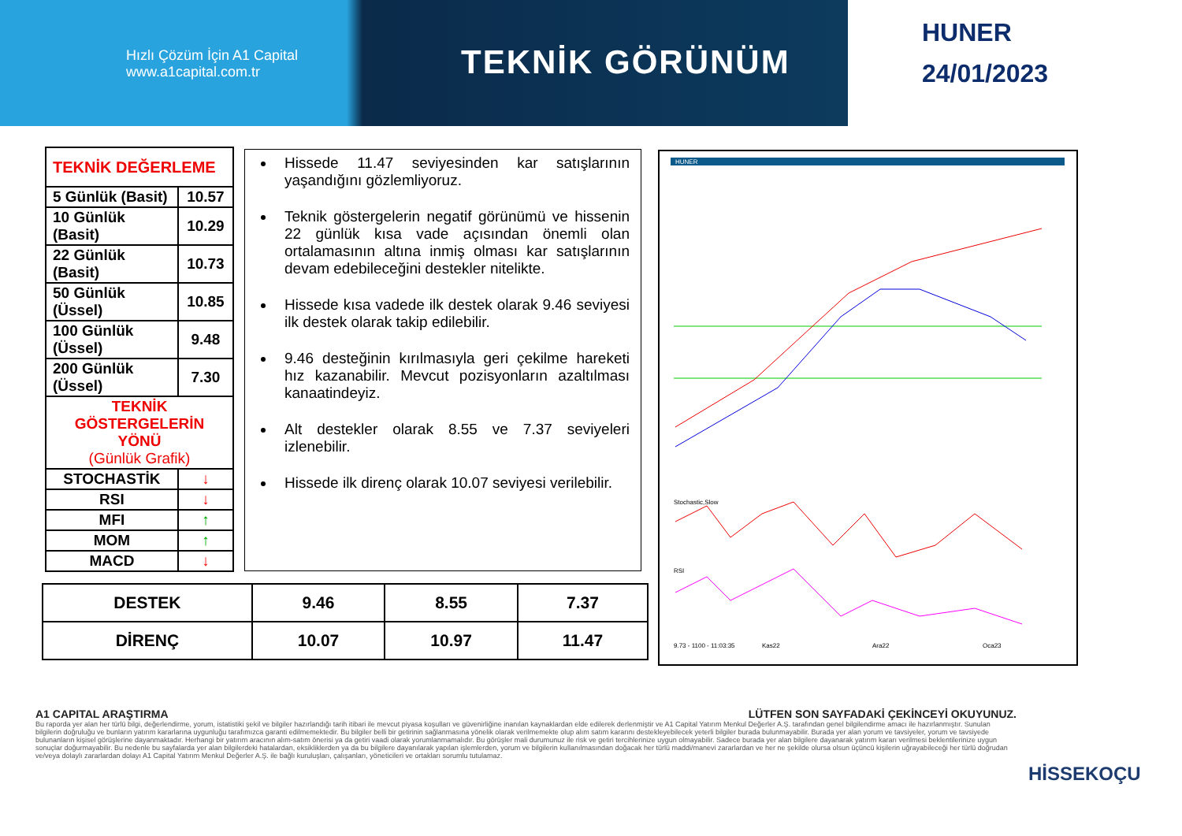Hızlı Çözüm İçin A1 Capital
www.a1capital.com.tr
TEKNİK GÖRÜNÜM
HUNER
24/01/2023
| TEKNİK DEĞERLEME | |
| 5 Günlük (Basit) | 10.57 |
| 10 Günlük (Basit) | 10.29 |
| 22 Günlük (Basit) | 10.73 |
| 50 Günlük (Üssel) | 10.85 |
| 100 Günlük (Üssel) | 9.48 |
| 200 Günlük (Üssel) | 7.30 |
| TEKNİK GÖSTERGELERİN YÖNÜ (Günlük Grafik) | |
| STOCHASTİK | ↓ |
| RSI | ↓ |
| MFI | ↑ |
| MOM | ↑ |
| MACD | ↓ |
Hissede 11.47 seviyesinden kar satışlarının yaşandığını gözlemliyoruz.
Teknik göstergelerin negatif görünümü ve hissenin 22 günlük kısa vade açısından önemli olan ortalamasının altına inmiş olması kar satışlarının devam edebileceğini destekler nitelikte.
Hissede kısa vadede ilk destek olarak 9.46 seviyesi ilk destek olarak takip edilebilir.
9.46 desteğinin kırılmasıyla geri çekilme hareketi hız kazanabilir. Mevcut pozisyonların azaltılması kanaatindeyiz.
Alt destekler olarak 8.55 ve 7.37 seviyeleri izlenebilir.
Hissede ilk direnç olarak 10.07 seviyesi verilebilir.
HUNER
Stochastic,Slow
RSI
9.73 - 1100 - 11:03:35
Kas22
Ara22
Oca23
| DESTEK | 9.46 | 8.55 | 7.37 |
| DİRENÇ | 10.07 | 10.97 | 11.47 |
A1 CAPITAL ARAŞTIRMA LÜTFEN SON SAYFADAKİ ÇEKİNCEYİ OKUYUNUZ.
Bu raporda yer alan her türlü bilgi, değerlendirme, yorum, istatistiki şekil ve bilgiler hazırlandığı tarih itibari ile mevcut piyasa koşulları ve güvenirliğine inanılan kaynaklardan elde edilerek derlenmiştir ve A1 Capital Yatırım Menkul Değerler A.Ş. tarafından genel bilgilendirme amacı ile hazırlanmıştır. Sunulan bilgilerin doğruluğu ve bunların yatırım kararlarına uygunluğu tarafımızca garanti edilmemektedir. Bu bilgiler belli bir getirinin sağlanmasına yönelik olarak verilmemekte olup alım satım kararını destekleyebilecek yeterli bilgiler burada bulunmayabilir. Burada yer alan yorum ve tavsiyeler, yorum ve tavsiyede bulunanların kişisel görüşlerine dayanmaktadır. Herhangi bir yatırım aracının alım-satım önerisi ya da getiri vaadi olarak yorumlanmamalıdır. Bu görüşler mali durumunuz ile risk ve getiri tercihlerinize uygun olmayabilir. Sadece burada yer alan bilgilere dayanarak yatırım kararı verilmesi beklentilerinize uygun sonuçlar doğurmayabilir. Bu nedenle bu sayfalarda yer alan bilgilerdeki hatalardan, eksikliklerden ya da bu bilgilere dayanılarak yapılan işlemlerden, yorum ve bilgilerin kullanılmasından doğacak her türlü maddi/manevi zararlardan ve her ne şekilde olursa olsun üçüncü kişilerin uğrayabileceği her türlü doğrudan ve/veya dolaylı zararlardan dolayı A1 Capital Yatırım Menkul Değerler A.Ş. ile bağlı kuruluşları, çalışanları, yöneticileri ve ortakları sorumlu tutulamaz.
HİSSEKOÇU